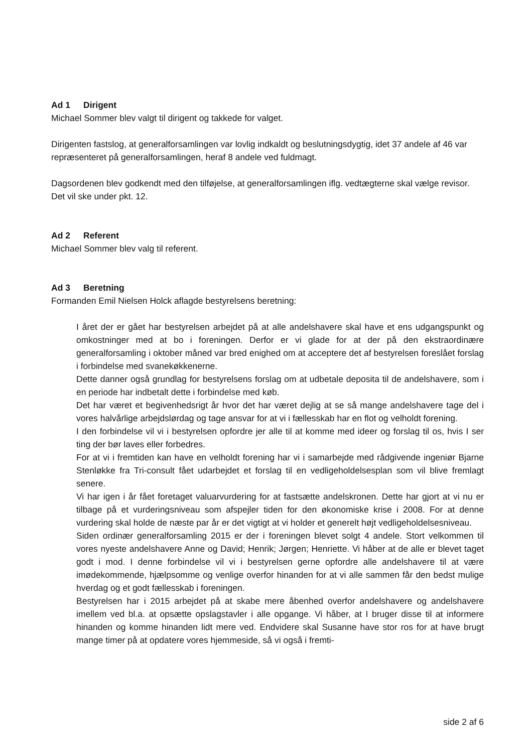Ad 1 Dirigent
Michael Sommer blev valgt til dirigent og takkede for valget.
Dirigenten fastslog, at generalforsamlingen var lovlig indkaldt og beslutningsdygtig, idet 37 andele af 46 var repræsenteret på generalforsamlingen, heraf 8 andele ved fuldmagt.
Dagsordenen blev godkendt med den tilføjelse, at generalforsamlingen iflg. vedtægterne skal vælge revisor. Det vil ske under pkt. 12.
Ad 2 Referent
Michael Sommer blev valg til referent.
Ad 3 Beretning
Formanden Emil Nielsen Holck aflagde bestyrelsens beretning:
I året der er gået har bestyrelsen arbejdet på at alle andelshavere skal have et ens udgangspunkt og omkostninger med at bo i foreningen. Derfor er vi glade for at der på den ekstraordinære generalforsamling i oktober måned var bred enighed om at acceptere det af bestyrelsen foreslået forslag i forbindelse med svanekøkkenerne.
Dette danner også grundlag for bestyrelsens forslag om at udbetale deposita til de andelshavere, som i en periode har indbetalt dette i forbindelse med køb.
Det har været et begivenhedsrigt år hvor det har været dejlig at se så mange andelshavere tage del i vores halvårlige arbejdslørdag og tage ansvar for at vi i fællesskab har en flot og velholdt forening.
I den forbindelse vil vi i bestyrelsen opfordre jer alle til at komme med ideer og forslag til os, hvis I ser ting der bør laves eller forbedres.
For at vi i fremtiden kan have en velholdt forening har vi i samarbejde med rådgivende ingeniør Bjarne Stenløkke fra Tri-consult fået udarbejdet et forslag til en vedligeholdelsesplan som vil blive fremlagt senere.
Vi har igen i år fået foretaget valuarvurdering for at fastsætte andelskronen. Dette har gjort at vi nu er tilbage på et vurderingsniveau som afspejler tiden for den økonomiske krise i 2008. For at denne vurdering skal holde de næste par år er det vigtigt at vi holder et generelt højt vedligeholdelsesniveau.
Siden ordinær generalforsamling 2015 er der i foreningen blevet solgt 4 andele. Stort velkommen til vores nyeste andelshavere Anne og David; Henrik; Jørgen; Henriette. Vi håber at de alle er blevet taget godt i mod. I denne forbindelse vil vi i bestyrelsen gerne opfordre alle andelshavere til at være imødekommende, hjælpsomme og venlige overfor hinanden for at vi alle sammen får den bedst mulige hverdag og et godt fællesskab i foreningen.
Bestyrelsen har i 2015 arbejdet på at skabe mere åbenhed overfor andelshavere og andelshavere imellem ved bl.a. at opsætte opslagstavler i alle opgange. Vi håber, at I bruger disse til at informere hinanden og komme hinanden lidt mere ved. Endvidere skal Susanne have stor ros for at have brugt mange timer på at opdatere vores hjemmeside, så vi også i fremti-
side 2 af 6